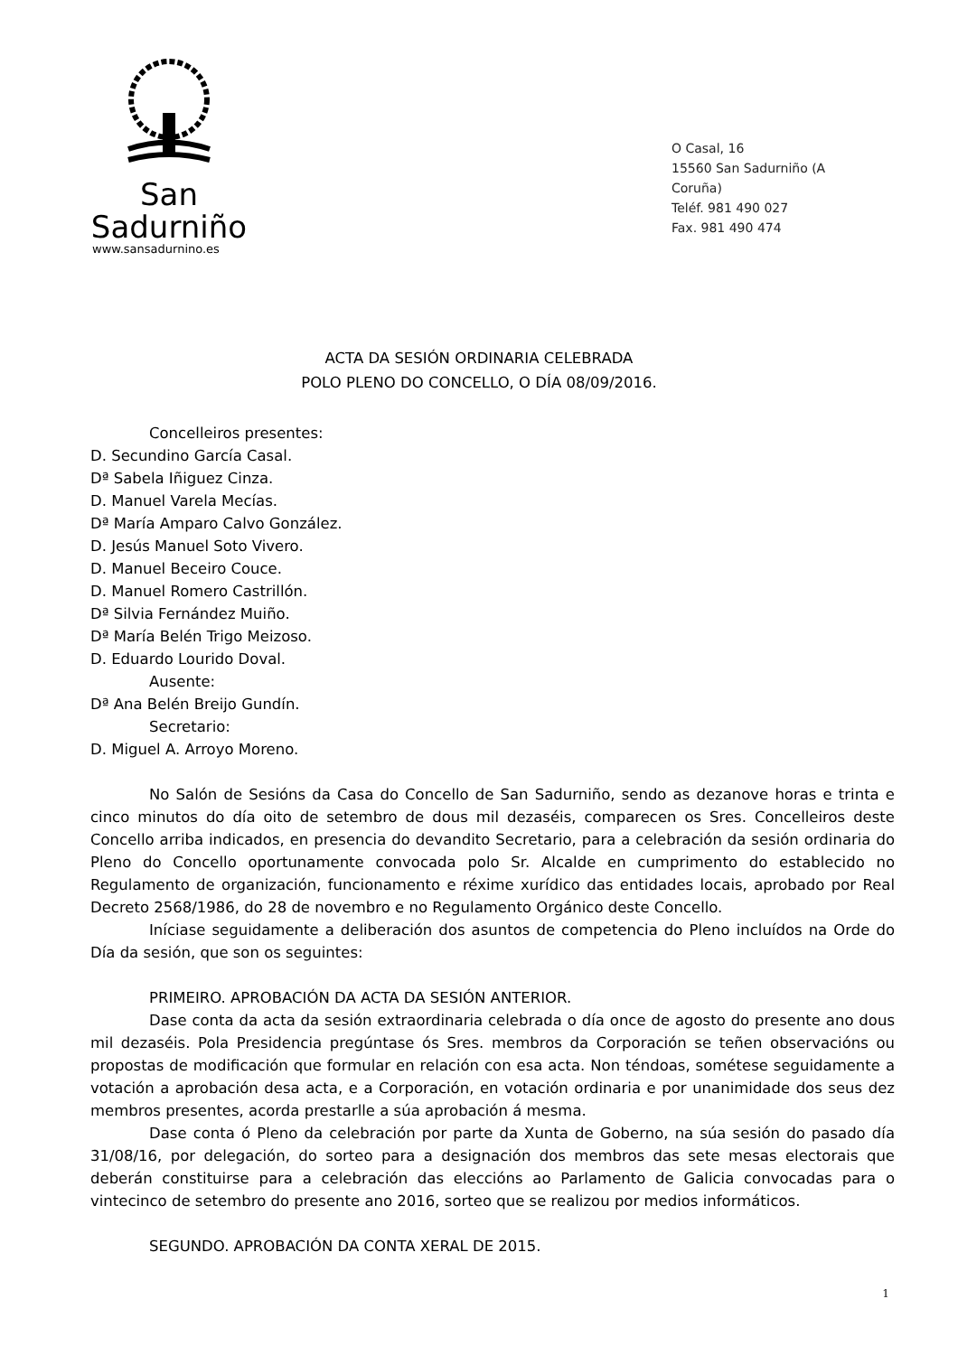San Sadurniño
www.sansadurnino.es
O Casal, 16
15560 San Sadurniño (A Coruña)
Teléf. 981 490 027
Fax. 981 490 474
ACTA DA SESIÓN ORDINARIA CELEBRADA
POLO PLENO DO CONCELLO, O DÍA 08/09/2016.
Concelleiros presentes:
D. Secundino García Casal.
Dª Sabela Iñiguez Cinza.
D. Manuel Varela Mecías.
Dª María Amparo Calvo González.
D. Jesús Manuel Soto Vivero.
D. Manuel Beceiro Couce.
D. Manuel Romero Castrillón.
Dª Silvia Fernández Muiño.
Dª María Belén Trigo Meizoso.
D. Eduardo Lourido Doval.
Ausente:
Dª Ana Belén Breijo Gundín.
Secretario:
D. Miguel A. Arroyo Moreno.
No Salón de Sesións da Casa do Concello de San Sadurniño, sendo as dezanove horas e trinta e cinco minutos do día oito de setembro de dous mil dezaséis, comparecen os Sres. Concelleiros deste Concello arriba indicados, en presencia do devandito Secretario, para a celebración da sesión ordinaria do Pleno do Concello oportunamente convocada polo Sr. Alcalde en cumprimento do establecido no Regulamento de organización, funcionamento e réxime xurídico das entidades locais, aprobado por Real Decreto 2568/1986, do 28 de novembro e no Regulamento Orgánico deste Concello.
Iníciase seguidamente a deliberación dos asuntos de competencia do Pleno incluídos na Orde do Día da sesión, que son os seguintes:
PRIMEIRO. APROBACIÓN DA ACTA DA SESIÓN ANTERIOR.
Dase conta da acta da sesión extraordinaria celebrada o día once de agosto do presente ano dous mil dezaséis. Pola Presidencia pregúntase ós Sres. membros da Corporación se teñen observacións ou propostas de modificación que formular en relación con esa acta. Non téndoas, sométese seguidamente a votación a aprobación desa acta, e a Corporación, en votación ordinaria e por unanimidade dos seus dez membros presentes, acorda prestarlle a súa aprobación á mesma.
Dase conta ó Pleno da celebración por parte da Xunta de Goberno, na súa sesión do pasado día 31/08/16, por delegación, do sorteo para a designación dos membros das sete mesas electorais que deberán constituirse para a celebración das eleccións ao Parlamento de Galicia convocadas para o vintecinco de setembro do presente ano 2016, sorteo que se realizou por medios informáticos.
SEGUNDO. APROBACIÓN DA CONTA XERAL DE 2015.
1